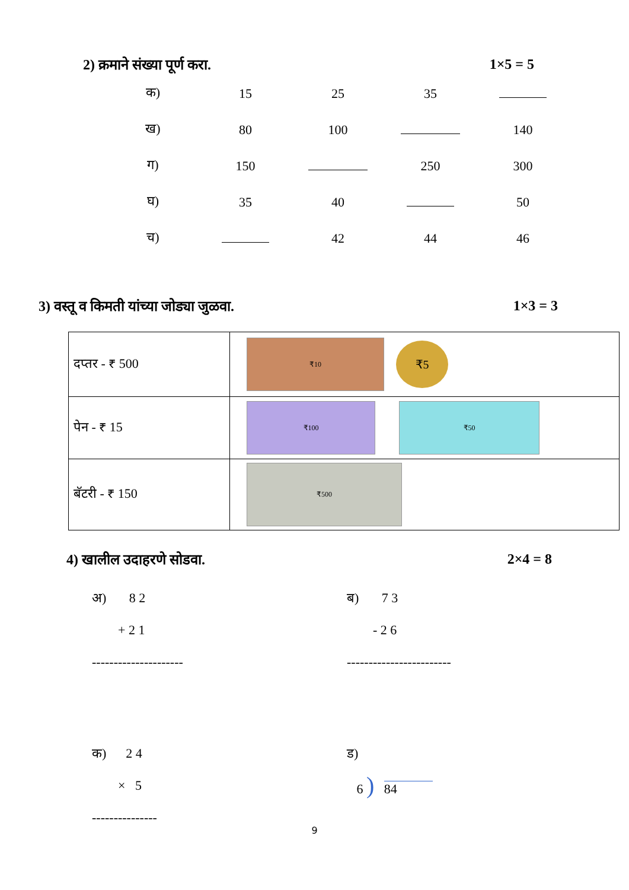2) क्रमाने संख्या पूर्ण करा. 1×5 = 5
| क) | 15 | 25 | 35 | |
| ख) | 80 | 100 | | 140 |
| ग) | 150 | | 250 | 300 |
| घ) | 35 | 40 | | 50 |
| च) | | 42 | 44 | 46 |
3) वस्तू व किमती यांच्या जोड्या जुळवा. 1×3 = 3
| दप्तर - ₹ 500 | ₹10 ₹5 |
| पेन - ₹ 15 | ₹100 ₹50 |
| बॅटरी - ₹ 150 | ₹500 |
4) खालील उदाहरणे सोडवा. 2×4 = 8
अ) 8 2
+ 2 1
---------------------
ब) 7 3
- 2 6
------------------------
क) 2 4
× 5
---------------
ड)
6 ) 84
9